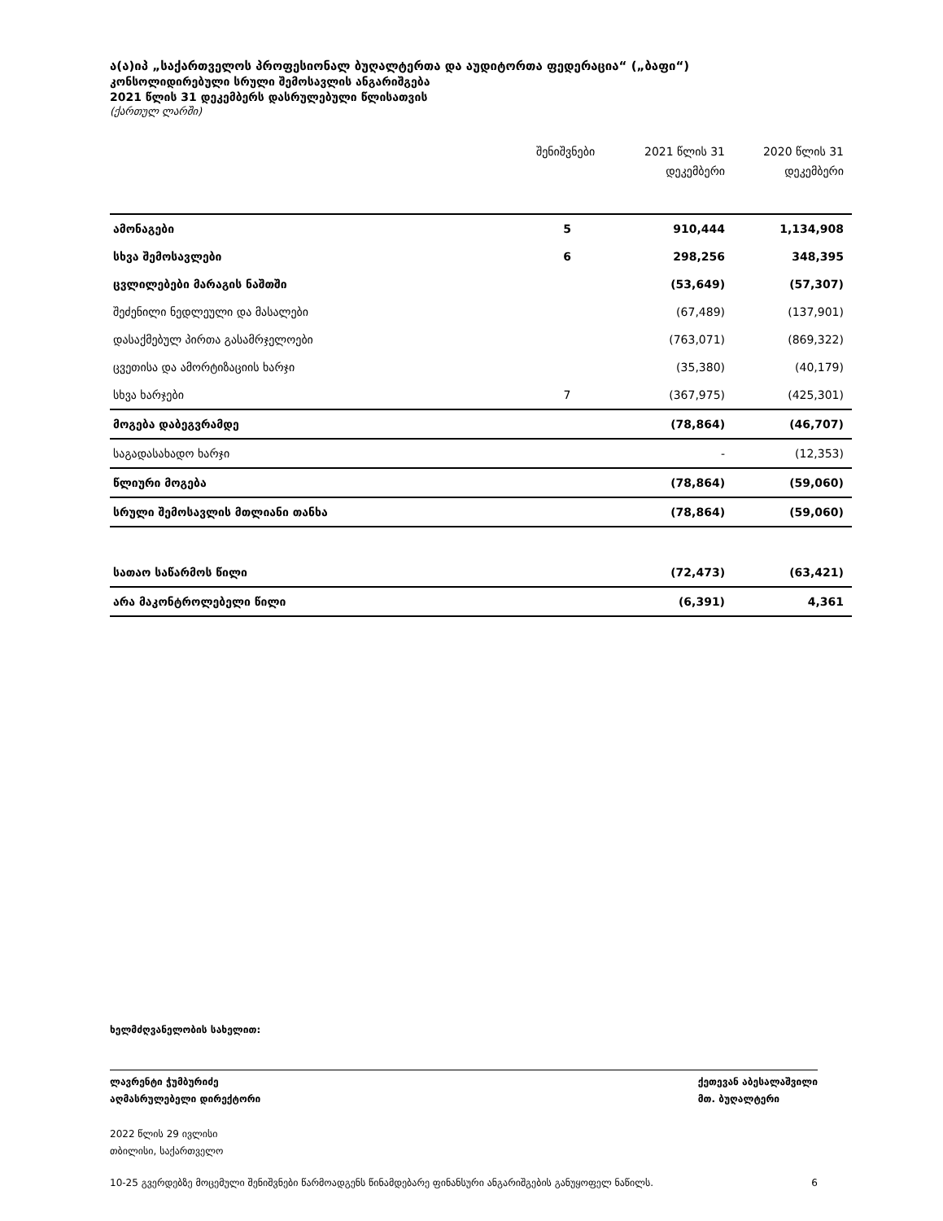ა(ა)იპ „საქართველოს პროფესიონალ ბუღალტერთა და აუდიტორთა ფედერაცია“ („ბაფი“)
კონსოლიდირებული სრული შემოსავლის ანგარიშგება
2021 წლის 31 დეკემბერს დასრულებული წლისათვის
(ქართულ ლარში)
| | შენიშვნები | 2021 წლის 31 დეკემბერი | 2020 წლის 31 დეკემბერი |
| --- | --- | --- | --- |
| ამონაგები | 5 | 910,444 | 1,134,908 |
| სხვა შემოსავლები | 6 | 298,256 | 348,395 |
| ცვლილებები მარაგის ნაშთში | | (53,649) | (57,307) |
| შეძენილი ნედლეული და მასალები | | (67,489) | (137,901) |
| დასაქმებულ პირთა გასამრჯელოები | | (763,071) | (869,322) |
| ცვეთისა და ამორტიზაციის ხარჯი | | (35,380) | (40,179) |
| სხვა ხარჯები | 7 | (367,975) | (425,301) |
| მოგება დაბეგვრამდე | | (78,864) | (46,707) |
| საგადასახადო ხარჯი | | - | (12,353) |
| წლიური მოგება | | (78,864) | (59,060) |
| სრული შემოსავლის მთლიანი თანხა | | (78,864) | (59,060) |
| სათაო საწარმოს წილი | | (72,473) | (63,421) |
| არა მაკონტროლებელი წილი | | (6,391) | 4,361 |
ხელმძღვანელობის სახელით:
ლავრენტი ჭუმბურიძე
აღმასრულებელი დირექტორი ქეთევან აბესალაშვილი
მთ. ბუღალტერი
2022 წლის 29 ივლისი
თბილისი, საქართველო
10-25 გვერდებზე მოცემული შენიშვნები წარმოადგენს წინამდებარე ფინანსური ანგარიშგების განუყოფელ ნაწილს. 6